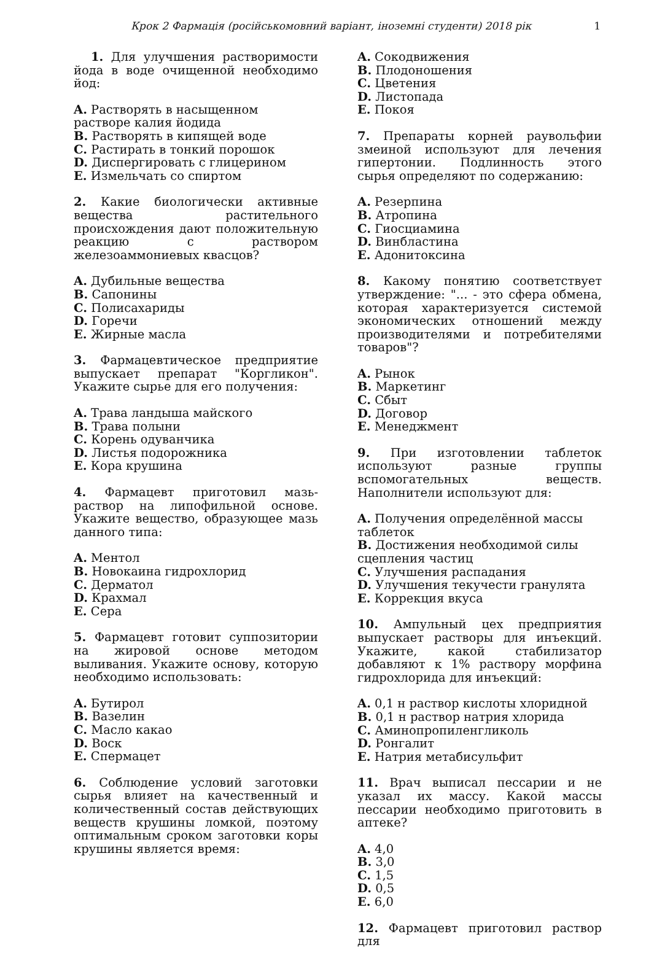Крок 2 Фармація (російськомовний варіант, іноземні студенти) 2018 рік 1
1. Для улучшения растворимости йода в воде очищенной необходимо йод:
A. Растворять в насыщенном растворе калия йодида
B. Растворять в кипящей воде
C. Растирать в тонкий порошок
D. Диспергировать с глицерином
E. Измельчать со спиртом
2. Какие биологически активные вещества растительного происхождения дают положительную реакцию с раствором железоаммониевых квасцов?
A. Дубильные вещества
B. Сапонины
C. Полисахариды
D. Горечи
E. Жирные масла
3. Фармацевтическое предприятие выпускает препарат "Коргликон". Укажите сырье для его получения:
A. Трава ландыша майского
B. Трава полыни
C. Корень одуванчика
D. Листья подорожника
E. Кора крушина
4. Фармацевт приготовил мазь-раствор на липофильной основе. Укажите вещество, образующее мазь данного типа:
A. Ментол
B. Новокаина гидрохлорид
C. Дерматол
D. Крахмал
E. Сера
5. Фармацевт готовит суппозитории на жировой основе методом выливания. Укажите основу, которую необходимо использовать:
A. Бутирол
B. Вазелин
C. Масло какао
D. Воск
E. Спермацет
6. Соблюдение условий заготовки сырья влияет на качественный и количественный состав действующих веществ крушины ломкой, поэтому оптимальным сроком заготовки коры крушины является время:
A. Сокодвижения
B. Плодоношения
C. Цветения
D. Листопада
E. Покоя
7. Препараты корней раувольфии змеиной используют для лечения гипертонии. Подлинность этого сырья определяют по содержанию:
A. Резерпина
B. Атропина
C. Гиосциамина
D. Винбластина
E. Адонитоксина
8. Какому понятию соответствует утверждение: "... - это сфера обмена, которая характеризуется системой экономических отношений между производителями и потребителями товаров"?
A. Рынок
B. Маркетинг
C. Сбыт
D. Договор
E. Менеджмент
9. При изготовлении таблеток используют разные группы вспомогательных веществ. Наполнители используют для:
A. Получения определённой массы таблеток
B. Достижения необходимой силы сцепления частиц
C. Улучшения распадания
D. Улучшения текучести гранулята
E. Коррекция вкуса
10. Ампульный цех предприятия выпускает растворы для инъекций. Укажите, какой стабилизатор добавляют к 1% раствору морфина гидрохлорида для инъекций:
A. 0,1 н раствор кислоты хлоридной
B. 0,1 н раствор натрия хлорида
C. Аминопропиленгликоль
D. Ронгалит
E. Натрия метабисульфит
11. Врач выписал пессарии и не указал их массу. Какой массы пессарии необходимо приготовить в аптеке?
A. 4,0
B. 3,0
C. 1,5
D. 0,5
E. 6,0
12. Фармацевт приготовил раствор для